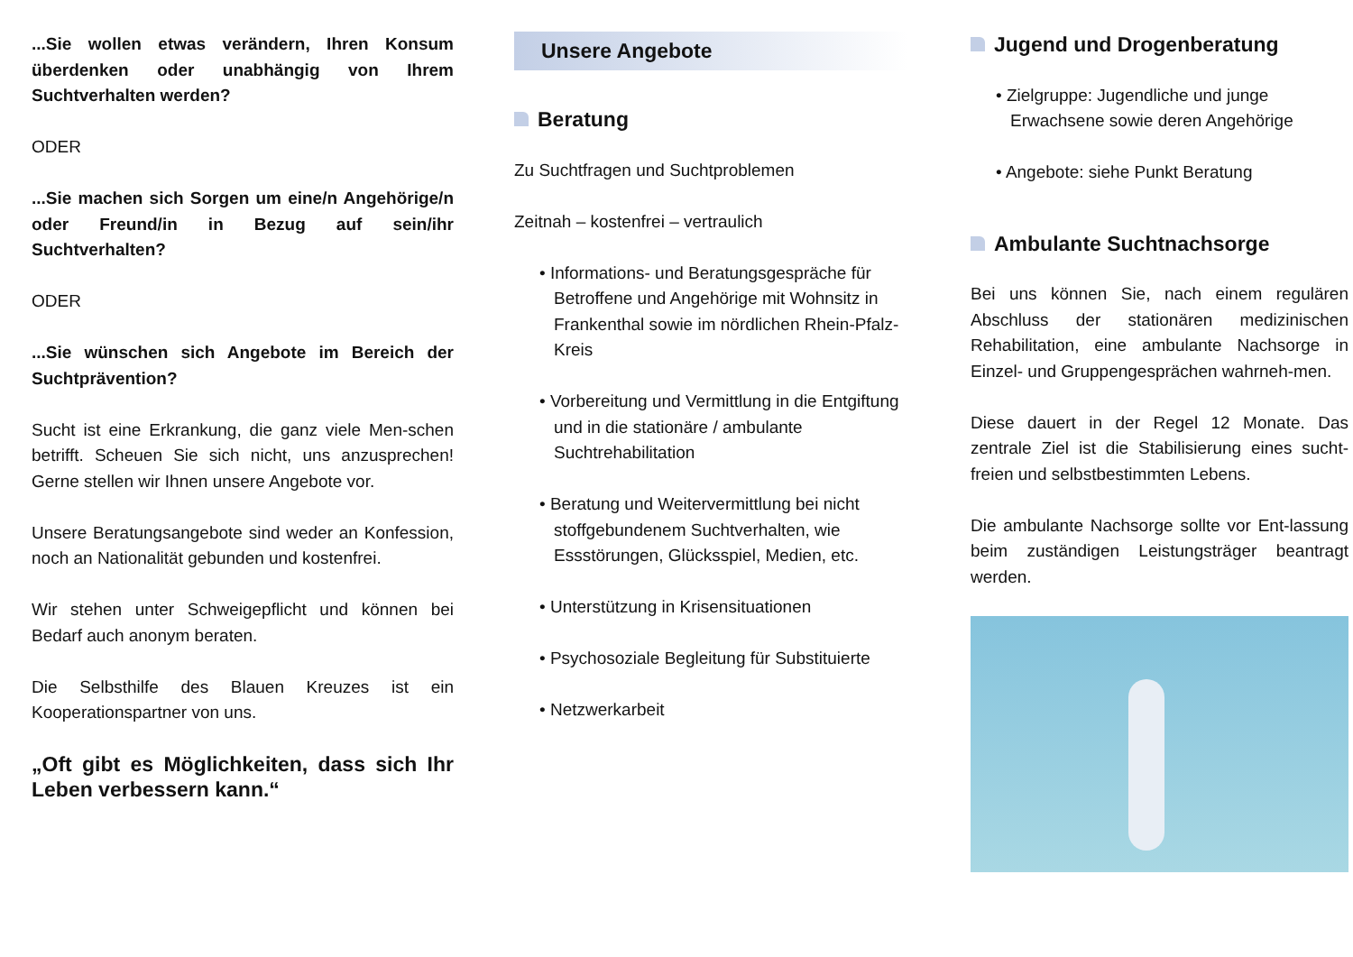...Sie wollen etwas verändern, Ihren Konsum überdenken oder unabhängig von Ihrem Suchtverhalten werden?
ODER
...Sie machen sich Sorgen um eine/n Angehörige/n oder Freund/in in Bezug auf sein/ihr Suchtverhalten?
ODER
...Sie wünschen sich Angebote im Bereich der Suchtprävention?
Sucht ist eine Erkrankung, die ganz viele Men-schen betrifft. Scheuen Sie sich nicht, uns anzusprechen! Gerne stellen wir Ihnen unsere Angebote vor.
Unsere Beratungsangebote sind weder an Konfession, noch an Nationalität gebunden und kostenfrei.
Wir stehen unter Schweigepflicht und können bei Bedarf auch anonym beraten.
Die Selbsthilfe des Blauen Kreuzes ist ein Kooperationspartner von uns.
„Oft gibt es Möglichkeiten, dass sich Ihr Leben verbessern kann.“
Unsere Angebote
Beratung
Zu Suchtfragen und Suchtproblemen
Zeitnah – kostenfrei – vertraulich
• Informations- und Beratungsgespräche für Betroffene und Angehörige mit Wohnsitz in Frankenthal sowie im nördlichen Rhein-Pfalz-Kreis
• Vorbereitung und Vermittlung in die Entgiftung und in die stationäre / ambulante Suchtrehabilitation
• Beratung und Weitervermittlung bei nicht stoffgebundenem Suchtverhalten, wie Essstörungen, Glücksspiel, Medien, etc.
• Unterstützung in Krisensituationen
• Psychosoziale Begleitung für Substituierte
• Netzwerkarbeit
Jugend und Drogenberatung
• Zielgruppe: Jugendliche und junge Erwachsene sowie deren Angehörige
• Angebote: siehe Punkt Beratung
Ambulante Suchtnachsorge
Bei uns können Sie, nach einem regulären Abschluss der stationären medizinischen Rehabilitation, eine ambulante Nachsorge in Einzel- und Gruppengesprächen wahrneh-men.
Diese dauert in der Regel 12 Monate. Das zentrale Ziel ist die Stabilisierung eines sucht-freien und selbstbestimmten Lebens.
Die ambulante Nachsorge sollte vor Ent-lassung beim zuständigen Leistungsträger beantragt werden.